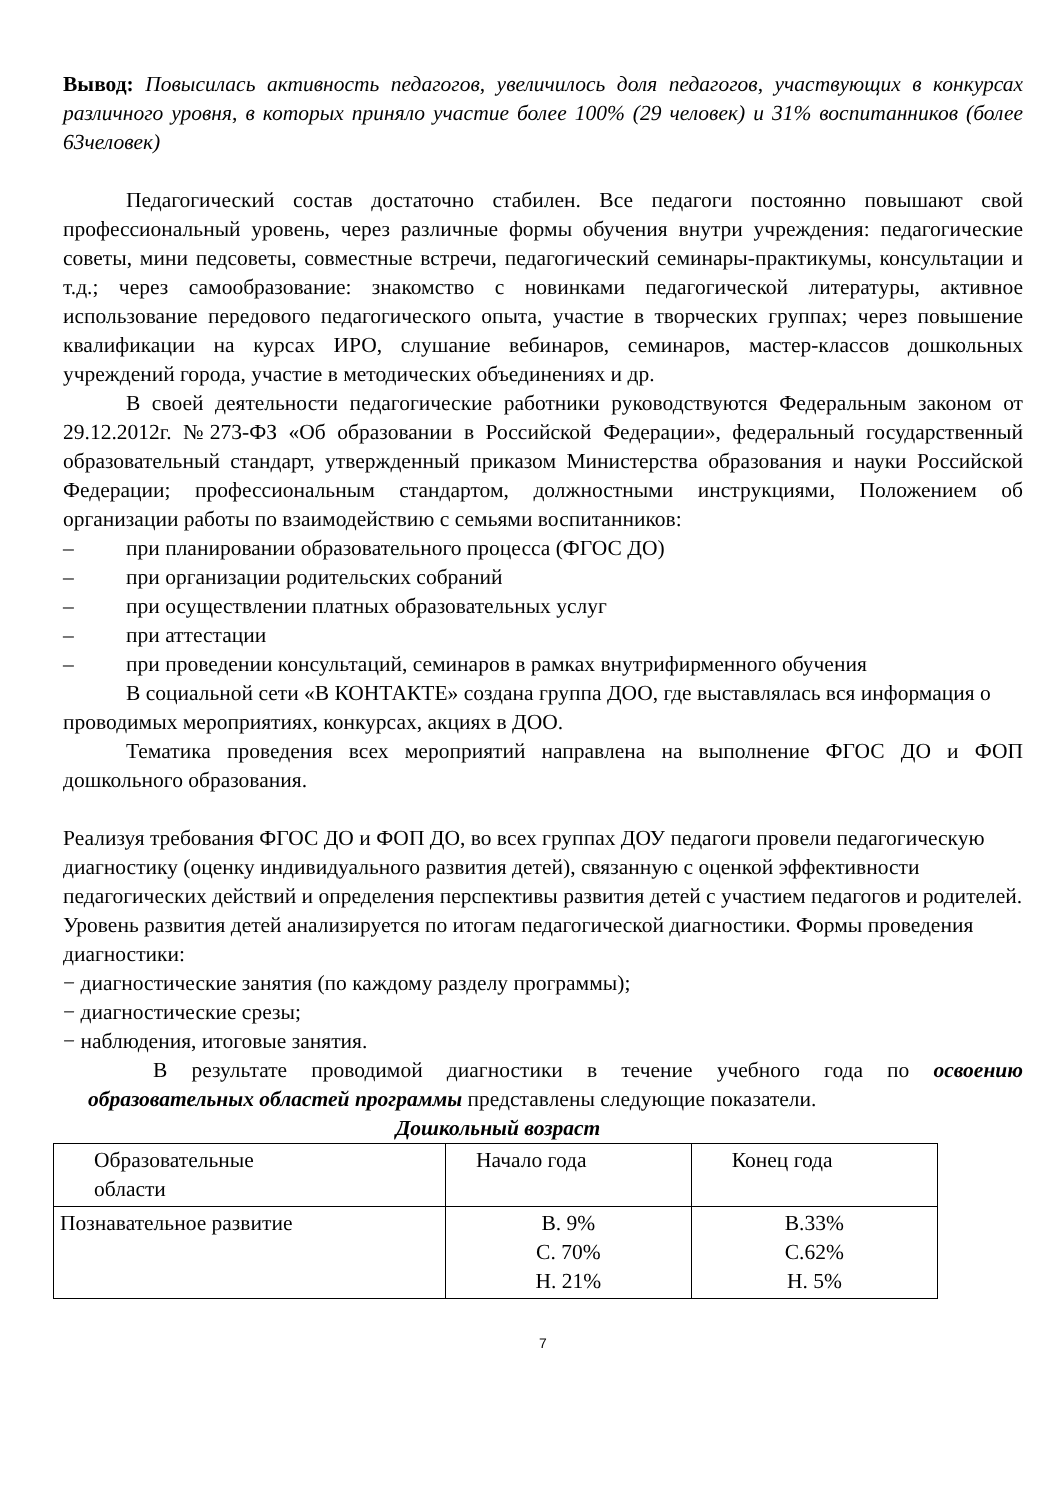Вывод: Повысилась активность педагогов, увеличилось доля педагогов, участвующих в конкурсах различного уровня, в которых приняло участие более 100% (29 человек) и 31% воспитанников (более 63человек)
Педагогический состав достаточно стабилен. Все педагоги постоянно повышают свой профессиональный уровень, через различные формы обучения внутри учреждения: педагогические советы, мини педсоветы, совместные встречи, педагогический семинары-практикумы, консультации и т.д.; через самообразование: знакомство с новинками педагогической литературы, активное использование передового педагогического опыта, участие в творческих группах; через повышение квалификации на курсах ИРО, слушание вебинаров, семинаров, мастер-классов дошкольных учреждений города, участие в методических объединениях и др.
В своей деятельности педагогические работники руководствуются Федеральным законом от 29.12.2012г. №273-ФЗ «Об образовании в Российской Федерации», федеральный государственный образовательный стандарт, утвержденный приказом Министерства образования и науки Российской Федерации; профессиональным стандартом, должностными инструкциями, Положением об организации работы по взаимодействию с семьями воспитанников:
– при планировании образовательного процесса (ФГОС ДО)
– при организации родительских собраний
– при осуществлении платных образовательных услуг
– при аттестации
– при проведении консультаций, семинаров в рамках внутрифирменного обучения
В социальной сети «В КОНТАКТЕ» создана группа ДОО, где выставлялась вся информация о проводимых мероприятиях, конкурсах, акциях в ДОО.
Тематика проведения всех мероприятий направлена на выполнение ФГОС ДО и ФОП дошкольного образования.
Реализуя требования ФГОС ДО и ФОП ДО, во всех группах ДОУ педагоги провели педагогическую диагностику (оценку индивидуального развития детей), связанную с оценкой эффективности педагогических действий и определения перспективы развития детей с участием педагогов и родителей.
Уровень развития детей анализируется по итогам педагогической диагностики. Формы проведения диагностики:
− диагностические занятия (по каждому разделу программы);
− диагностические срезы;
− наблюдения, итоговые занятия.
В результате проводимой диагностики в течение учебного года по освоению образовательных областей программы представлены следующие показатели.
Дошкольный возраст
| Образовательные области | Начало года | Конец года |
| Познавательное развитие | В. 9% С. 70% Н. 21% | В.33% С.62% Н. 5% |
7